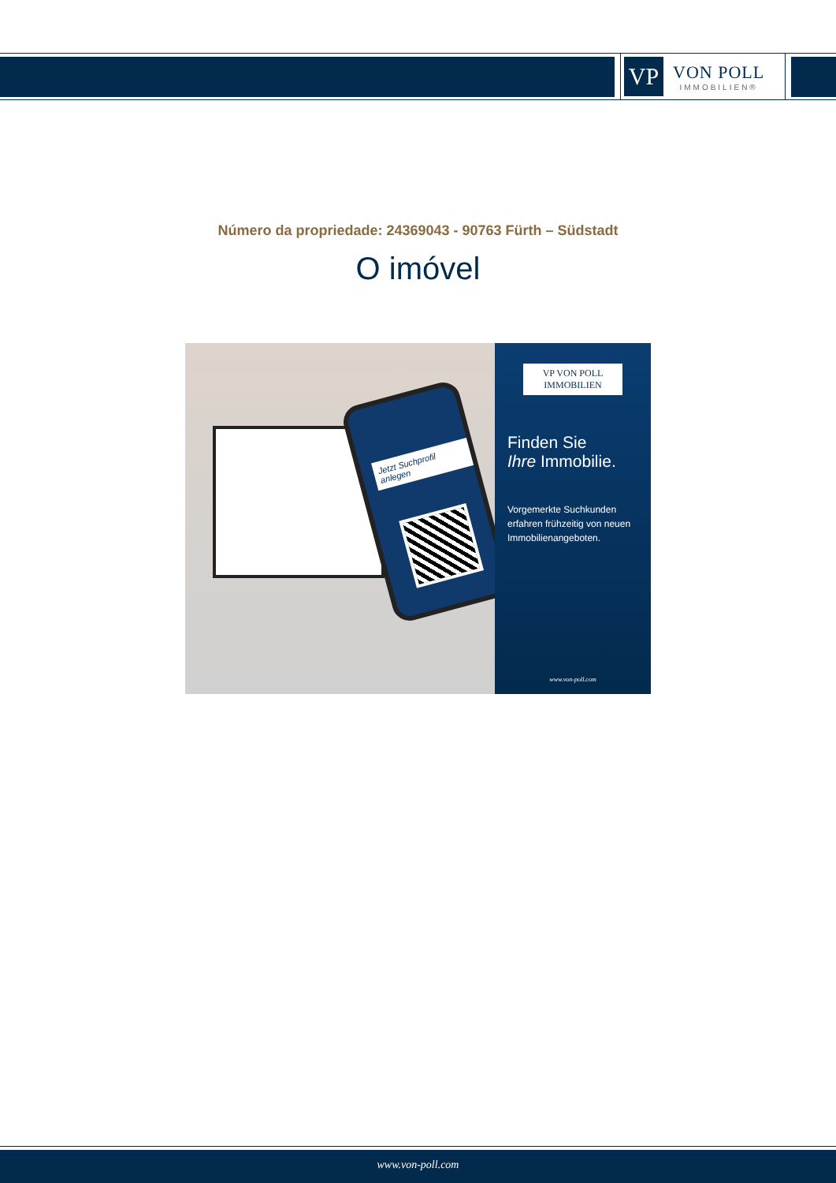VP
VON POLL
IMMOBILIEN®
Número da propriedade: 24369043 - 90763 Fürth – Südstadt
O imóvel
Jetzt Suchprofil anlegen
VP VON POLL IMMOBILIEN
Finden Sie
Ihre Immobilie.
Vorgemerkte Suchkunden erfahren frühzeitig von neuen Immobilienangeboten.
www.von-poll.com
www.von-poll.com